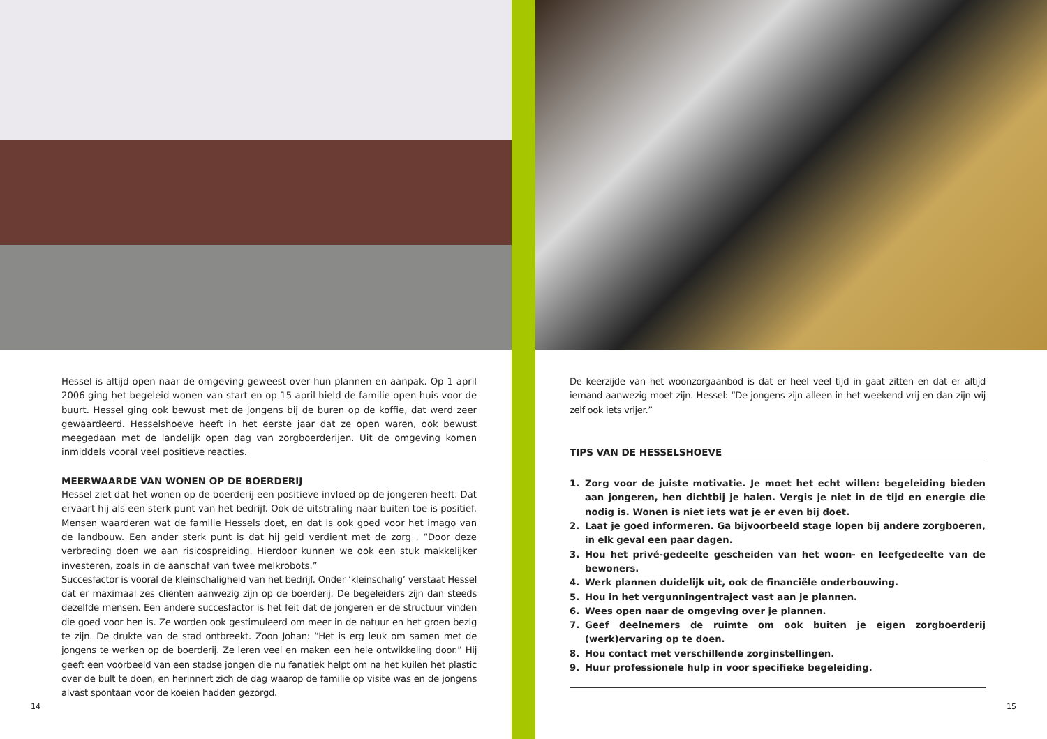Hessel is altijd open naar de omgeving geweest over hun plannen en aanpak. Op 1 april 2006 ging het begeleid wonen van start en op 15 april hield de familie open huis voor de buurt. Hessel ging ook bewust met de jongens bij de buren op de koffie, dat werd zeer gewaardeerd. Hesselshoeve heeft in het eerste jaar dat ze open waren, ook bewust meegedaan met de landelijk open dag van zorgboerderijen. Uit de omgeving komen inmiddels vooral veel positieve reacties.
MEERWAARDE VAN WONEN OP DE BOERDERIJ
Hessel ziet dat het wonen op de boerderij een positieve invloed op de jongeren heeft. Dat ervaart hij als een sterk punt van het bedrijf. Ook de uitstraling naar buiten toe is positief. Mensen waarderen wat de familie Hessels doet, en dat is ook goed voor het imago van de landbouw. Een ander sterk punt is dat hij geld verdient met de zorg . “Door deze verbreding doen we aan risicospreiding. Hierdoor kunnen we ook een stuk makkelijker investeren, zoals in de aanschaf van twee melkrobots.”
Succesfactor is vooral de kleinschaligheid van het bedrijf. Onder ‘kleinschalig’ verstaat Hessel dat er maximaal zes cliënten aanwezig zijn op de boerderij. De begeleiders zijn dan steeds dezelfde mensen. Een andere succesfactor is het feit dat de jongeren er de structuur vinden die goed voor hen is. Ze worden ook gestimuleerd om meer in de natuur en het groen bezig te zijn. De drukte van de stad ontbreekt. Zoon Johan: “Het is erg leuk om samen met de jongens te werken op de boerderij. Ze leren veel en maken een hele ontwikkeling door.” Hij geeft een voorbeeld van een stadse jongen die nu fanatiek helpt om na het kuilen het plastic over de bult te doen, en herinnert zich de dag waarop de familie op visite was en de jongens alvast spontaan voor de koeien hadden gezorgd.
14
De keerzijde van het woonzorgaanbod is dat er heel veel tijd in gaat zitten en dat er altijd iemand aanwezig moet zijn. Hessel: “De jongens zijn alleen in het weekend vrij en dan zijn wij zelf ook iets vrijer.”
TIPS VAN DE HESSELSHOEVE
1. Zorg voor de juiste motivatie. Je moet het echt willen: begeleiding bieden aan jongeren, hen dichtbij je halen. Vergis je niet in de tijd en energie die nodig is. Wonen is niet iets wat je er even bij doet.
2. Laat je goed informeren. Ga bijvoorbeeld stage lopen bij andere zorgboeren, in elk geval een paar dagen.
3. Hou het privé-gedeelte gescheiden van het woon- en leefgedeelte van de bewoners.
4. Werk plannen duidelijk uit, ook de financiële onderbouwing.
5. Hou in het vergunningentraject vast aan je plannen.
6. Wees open naar de omgeving over je plannen.
7. Geef deelnemers de ruimte om ook buiten je eigen zorgboerderij (werk)ervaring op te doen.
8. Hou contact met verschillende zorginstellingen.
9. Huur professionele hulp in voor specifieke begeleiding.
15